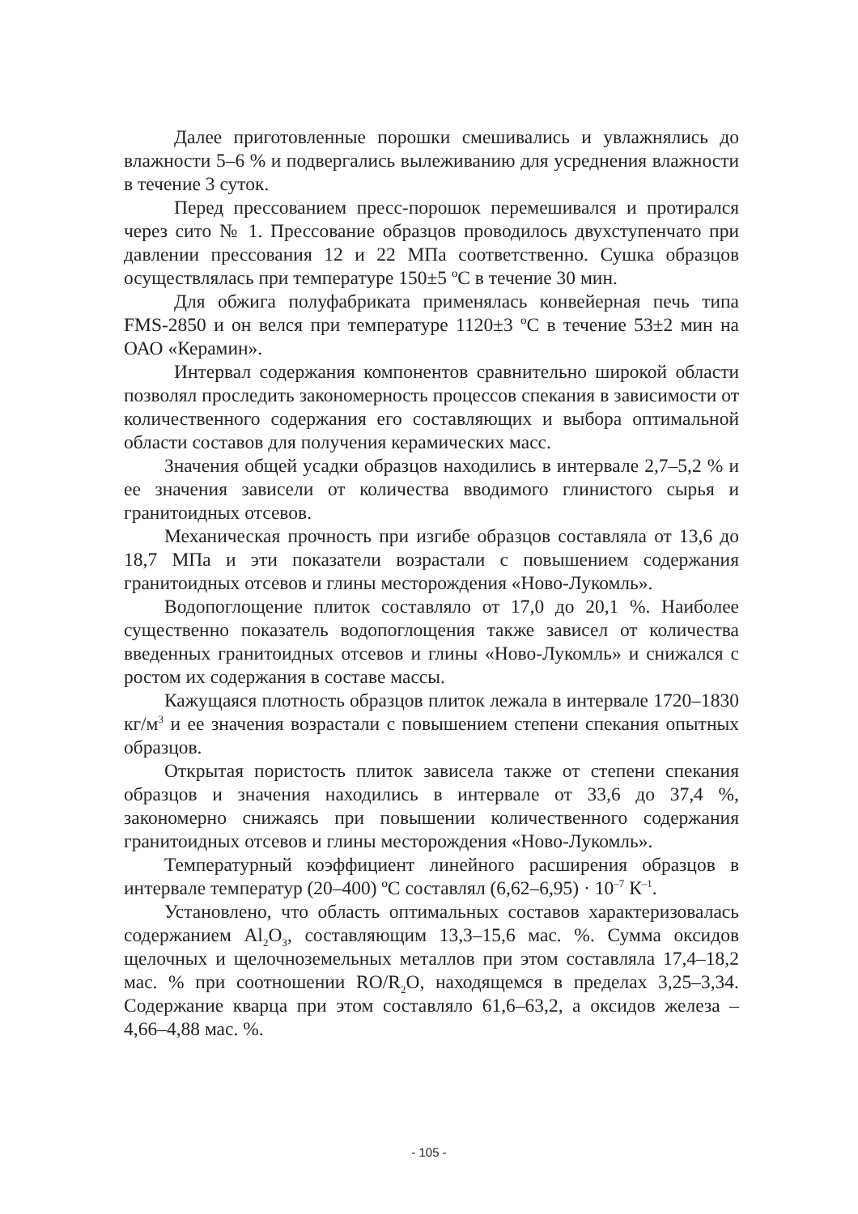Далее приготовленные порошки смешивались и увлажнялись до влажности 5–6 % и подвергались вылеживанию для усреднения влажности в течение 3 суток.
Перед прессованием пресс-порошок перемешивался и протирался через сито № 1. Прессование образцов проводилось двухступенчато при давлении прессования 12 и 22 МПа соответственно. Сушка образцов осуществлялась при температуре 150±5 ºС в течение 30 мин.
Для обжига полуфабриката применялась конвейерная печь типа FMS-2850 и он велся при температуре 1120±3 ºС в течение 53±2 мин на ОАО «Керамин».
Интервал содержания компонентов сравнительно широкой области позволял проследить закономерность процессов спекания в зависимости от количественного содержания его составляющих и выбора оптимальной области составов для получения керамических масс.
Значения общей усадки образцов находились в интервале 2,7–5,2 % и ее значения зависели от количества вводимого глинистого сырья и гранитоидных отсевов.
Механическая прочность при изгибе образцов составляла от 13,6 до 18,7 МПа и эти показатели возрастали с повышением содержания гранитоидных отсевов и глины месторождения «Ново-Лукомль».
Водопоглощение плиток составляло от 17,0 до 20,1 %. Наиболее существенно показатель водопоглощения также зависел от количества введенных гранитоидных отсевов и глины «Ново-Лукомль» и снижался с ростом их содержания в составе массы.
Кажущаяся плотность образцов плиток лежала в интервале 1720–1830 кг/м<sup>3</sup> и ее значения возрастали с повышением степени спекания опытных образцов.
Открытая пористость плиток зависела также от степени спекания образцов и значения находились в интервале от 33,6 до 37,4 %, закономерно снижаясь при повышении количественного содержания гранитоидных отсевов и глины месторождения «Ново-Лукомль».
Температурный коэффициент линейного расширения образцов в интервале температур (20–400) ºС составлял (6,62–6,95) · 10<sup>–7</sup> К<sup>–1</sup>.
Установлено, что область оптимальных составов характеризовалась содержанием Al<sub>2</sub>O<sub>3</sub>, составляющим 13,3–15,6 мас. %. Сумма оксидов щелочных и щелочноземельных металлов при этом составляла 17,4–18,2 мас. % при соотношении RO/R<sub>2</sub>O, находящемся в пределах 3,25–3,34. Содержание кварца при этом составляло 61,6–63,2, а оксидов железа – 4,66–4,88 мас. %.
- 105 -